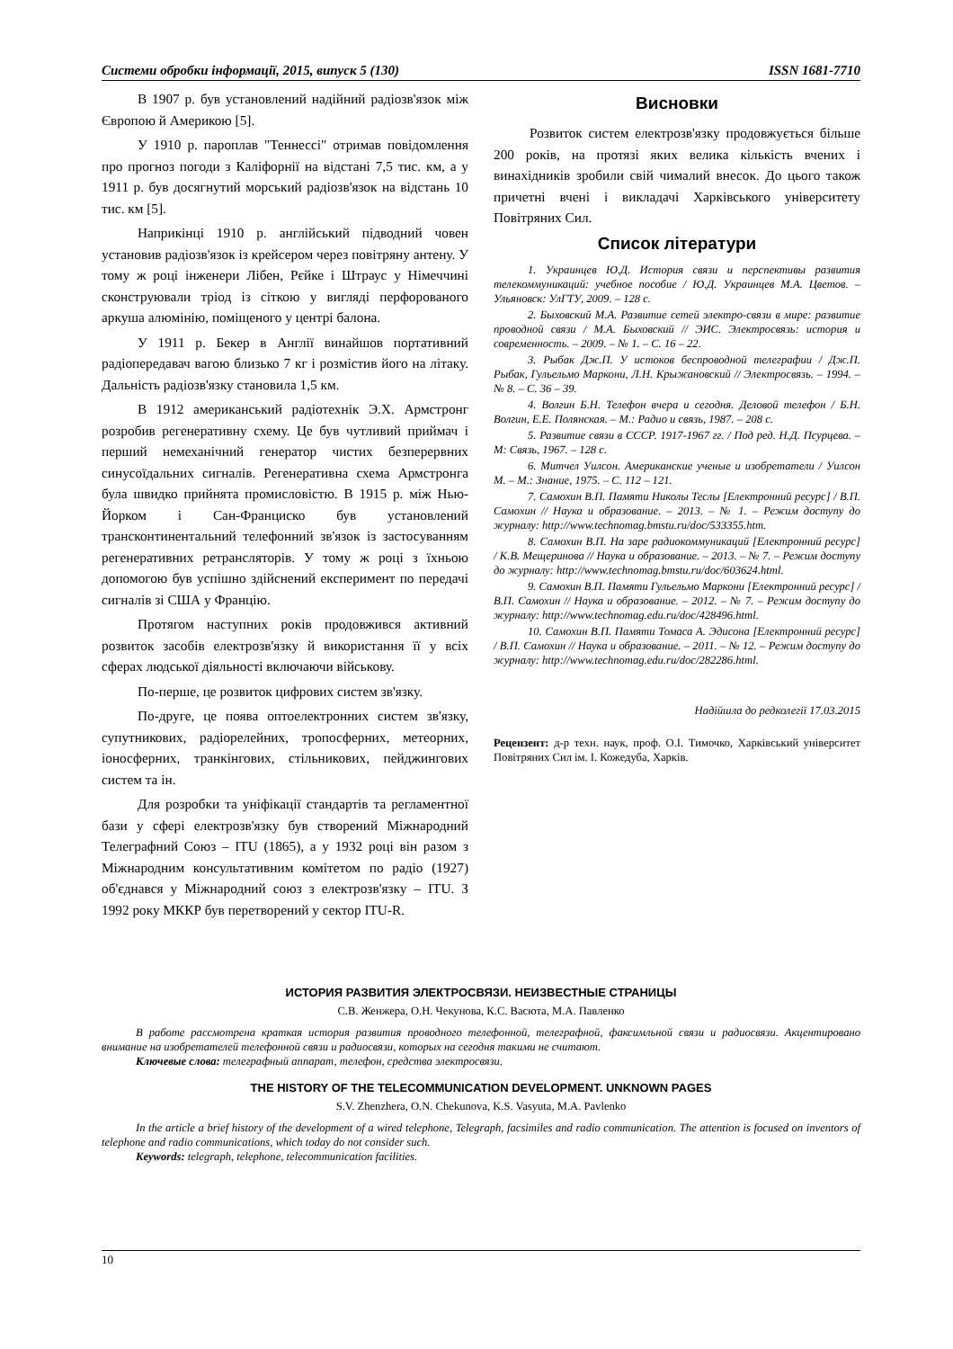Системи обробки інформації, 2015, випуск 5 (130) ISSN 1681-7710
В 1907 р. був установлений надійний радіозв'язок між Європою й Америкою [5].
У 1910 р. пароплав "Теннессі" отримав повідомлення про прогноз погоди з Каліфорнії на відстані 7,5 тис. км, а у 1911 р. був досягнутий морський радіозв'язок на відстань 10 тис. км [5].
Наприкінці 1910 р. англійський підводний човен установив радіозв'язок із крейсером через повітряну антену. У тому ж році інженери Лібен, Рєйке і Штраус у Німеччині сконструювали тріод із сіткою у вигляді перфорованого аркуша алюмінію, поміщеного у центрі балона.
У 1911 р. Бекер в Англії винайшов портативний радіопередавач вагою близько 7 кг і розмістив його на літаку. Дальність радіозв'язку становила 1,5 км.
В 1912 американський радіотехнік Э.Х. Армстронг розробив регенеративну схему. Це був чутливий приймач і перший немеханічний генератор чистих безперервних синусоїдальних сигналів. Регенеративна схема Армстронга була швидко прийнята промисловістю. В 1915 р. між Нью-Йорком і Сан-Франциско був установлений трансконтинентальний телефонний зв'язок із застосуванням регенеративних ретрансляторів. У тому ж році з їхньою допомогою був успішно здійснений експеримент по передачі сигналів зі США у Францію.
Протягом наступних років продовжився активний розвиток засобів електрозв'язку й використання її у всіх сферах людської діяльності включаючи військову.
По-перше, це розвиток цифрових систем зв'язку.
По-друге, це поява оптоелектронних систем зв'язку, супутникових, радіорелейних, тропосферних, метеорних, іоносферних, транкінгових, стільникових, пейджингових систем та ін.
Для розробки та уніфікації стандартів та регламентної бази у сфері електрозв'язку був створений Міжнародний Телеграфний Союз – ITU (1865), а у 1932 році він разом з Міжнародним консультативним комітетом по радіо (1927) об'єднався у Міжнародний союз з електрозв'язку – ITU. З 1992 року МККР був перетворений у сектор ITU-R.
Висновки
Розвиток систем електрозв'язку продовжується більше 200 років, на протязі яких велика кількість вчених і винахідників зробили свій чималий внесок. До цього також причетні вчені і викладачі Харківського університету Повітряних Сил.
Список літератури
1. Украинцев Ю.Д. История связи и перспективы развития телекоммуникаций: учебное пособие / Ю.Д. Украинцев М.А. Цветов. – Ульяновск: УлГТУ, 2009. – 128 с.
2. Быховский М.А. Развитие сетей электро-связи в мире: развитие проводной связи / М.А. Быховский // ЭИС. Электросвязь: история и современность. – 2009. – № 1. – С. 16 – 22.
3. Рыбак Дж.П. У истоков беспроводной телеграфии / Дж.П. Рыбак, Гульельмо Маркони, Л.Н. Крыжановский // Электросвязь. – 1994. – № 8. – С. 36 – 39.
4. Волгин Б.Н. Телефон вчера и сегодня. Деловой телефон / Б.Н. Волгин, Е.Е. Полянская. – М.: Радио и связь, 1987. – 208 с.
5. Развитие связи в СССР. 1917-1967 гг. / Под ред. Н.Д. Псурцева. – М: Связь, 1967. – 128 с.
6. Митчел Уилсон. Американские ученые и изобретатели / Уилсон М. – М.: Знание, 1975. – С. 112 – 121.
7. Самохин В.П. Памяти Николы Теслы [Електронний ресурс] / В.П. Самохин // Наука и образование. – 2013. – № 1. – Режим доступу до журналу: http://www.technomag.bmstu.ru/doc/533355.htm.
8. Самохин В.П. На заре радиокоммуникаций [Електронний ресурс] / К.В. Мещеринова // Наука и образование. – 2013. – № 7. – Режим доступу до журналу: http://www.technomag.bmstu.ru/doc/603624.html.
9. Самохин В.П. Памяти Гульельмо Маркони [Електронний ресурс] / В.П. Самохин // Наука и образование. – 2012. – № 7. – Режим доступу до журналу: http://www.technomag.edu.ru/doc/428496.html.
10. Самохин В.П. Памяти Томаса А. Эдисона [Електронний ресурс] / В.П. Самохин // Наука и образование. – 2011. – № 12. – Режим доступу до журналу: http://www.technomag.edu.ru/doc/282286.html.
Надійшла до редколегії 17.03.2015
Рецензент: д-р техн. наук, проф. О.І. Тимочко, Харківський університет Повітряних Сил ім. І. Кожедуба, Харків.
ИСТОРИЯ РАЗВИТИЯ ЭЛЕКТРОСВЯЗИ. НЕИЗВЕСТНЫЕ СТРАНИЦЫ
С.В. Женжера, О.Н. Чекунова, К.С. Васюта, М.А. Павленко
В работе рассмотрена краткая история развития проводного телефонной, телеграфной, факсимльной связи и радиосвязи. Акцентировано внимание на изобретателей телефонной связи и радиосвязи, которых на сегодня такими не считают.
Ключевые слова: телеграфный аппарат, телефон, средства электросвязи.
THE HISTORY OF THE TELECOMMUNICATION DEVELOPMENT. UNKNOWN PAGES
S.V. Zhenzhera, O.N. Chekunova, K.S. Vasyuta, M.A. Pavlenko
In the article a brief history of the development of a wired telephone, Telegraph, facsimiles and radio communication. The attention is focused on inventors of telephone and radio communications, which today do not consider such.
Keywords: telegraph, telephone, telecommunication facilities.
10